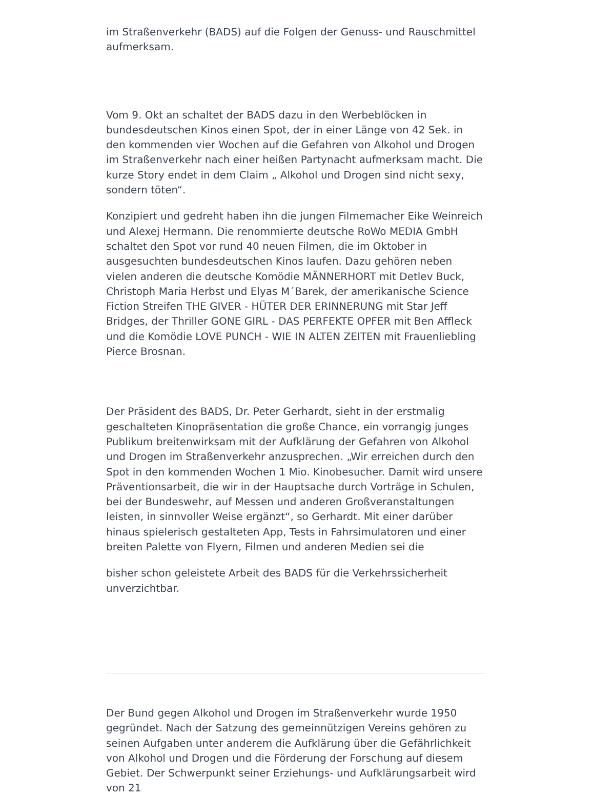im Straßenverkehr (BADS) auf die Folgen der Genuss- und Rauschmittel aufmerksam.
Vom 9. Okt an schaltet der BADS dazu in den Werbeblöcken in bundesdeutschen Kinos einen Spot, der in einer Länge von 42 Sek. in den kommenden vier Wochen auf die Gefahren von Alkohol und Drogen im Straßenverkehr nach einer heißen Partynacht aufmerksam macht. Die kurze Story endet in dem Claim „ Alkohol und Drogen sind nicht sexy, sondern töten“.
Konzipiert und gedreht haben ihn die jungen Filmemacher Eike Weinreich und Alexej Hermann. Die renommierte deutsche RoWo MEDIA GmbH schaltet den Spot vor rund 40 neuen Filmen, die im Oktober in ausgesuchten bundesdeutschen Kinos laufen. Dazu gehören neben vielen anderen die deutsche Komödie MÄNNERHORT mit Detlev Buck, Christoph Maria Herbst und Elyas M´Barek, der amerikanische Science Fiction Streifen THE GIVER - HÜTER DER ERINNERUNG mit Star Jeff Bridges, der Thriller GONE GIRL - DAS PERFEKTE OPFER mit Ben Affleck und die Komödie LOVE PUNCH - WIE IN ALTEN ZEITEN mit Frauenliebling Pierce Brosnan.
Der Präsident des BADS, Dr. Peter Gerhardt, sieht in der erstmalig geschalteten Kinopräsentation die große Chance, ein vorrangig junges Publikum breitenwirksam mit der Aufklärung der Gefahren von Alkohol und Drogen im Straßenverkehr anzusprechen. „Wir erreichen durch den Spot in den kommenden Wochen 1 Mio. Kinobesucher. Damit wird unsere Präventionsarbeit, die wir in der Hauptsache durch Vorträge in Schulen, bei der Bundeswehr, auf Messen und anderen Großveranstaltungen leisten, in sinnvoller Weise ergänzt“, so Gerhardt. Mit einer darüber hinaus spielerisch gestalteten App, Tests in Fahrsimulatoren und einer breiten Palette von Flyern, Filmen und anderen Medien sei die
bisher schon geleistete Arbeit des BADS für die Verkehrssicherheit unverzichtbar.
Der Bund gegen Alkohol und Drogen im Straßenverkehr wurde 1950 gegründet. Nach der Satzung des gemeinnützigen Vereins gehören zu seinen Aufgaben unter anderem die Aufklärung über die Gefährlichkeit von Alkohol und Drogen und die Förderung der Forschung auf diesem Gebiet. Der Schwerpunkt seiner Erziehungs- und Aufklärungsarbeit wird von 21